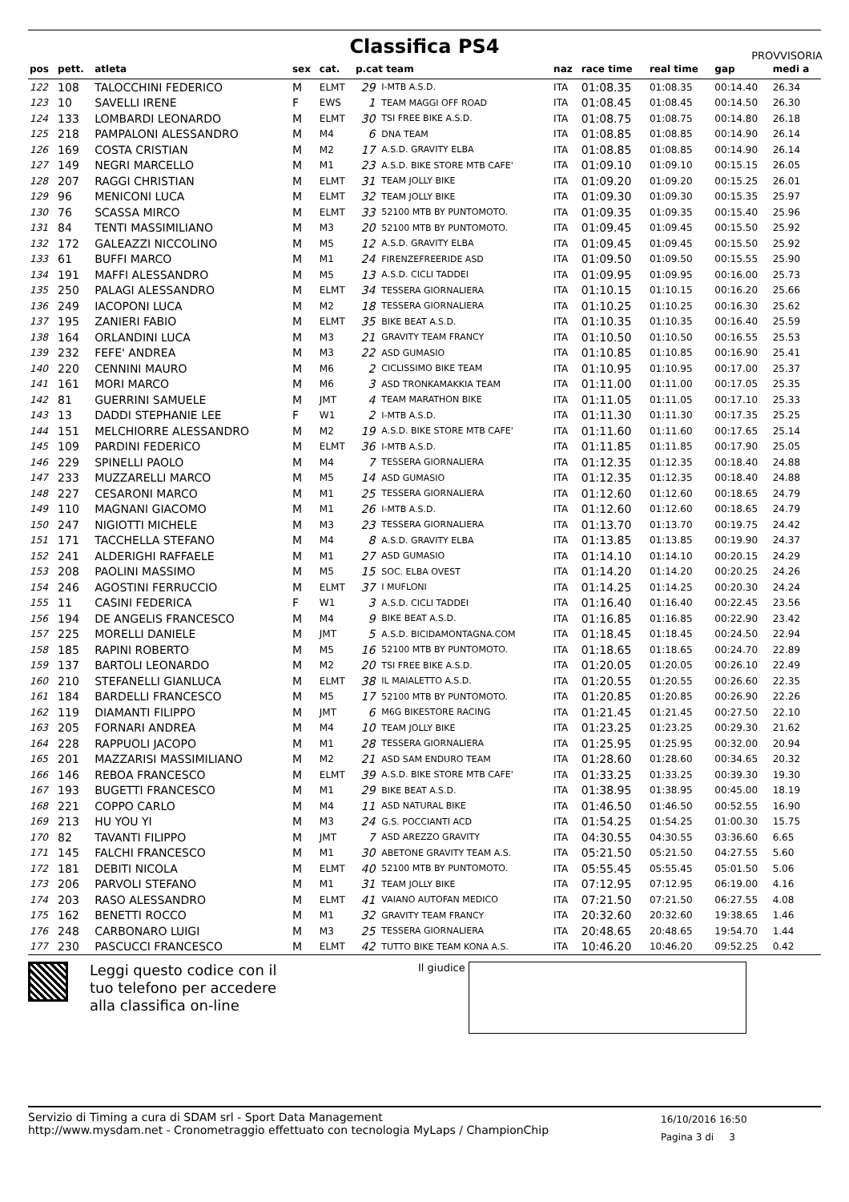Classifica PS4
PROVVISORIA
| pos | pett. | atleta | sex | cat. | p.cat team | | naz | race time | real time | gap | medi a |
| --- | --- | --- | --- | --- | --- | --- | --- | --- | --- | --- | --- |
| 122 | 108 | TALOCCHINI FEDERICO | M | ELMT | 29 | I-MTB A.S.D. | ITA | 01:08.35 | 01:08.35 | 00:14.40 | 26.34 |
| 123 | 10 | SAVELLI IRENE | F | EWS | 1 | TEAM MAGGI OFF ROAD | ITA | 01:08.45 | 01:08.45 | 00:14.50 | 26.30 |
| 124 | 133 | LOMBARDI LEONARDO | M | ELMT | 30 | TSI FREE BIKE A.S.D. | ITA | 01:08.75 | 01:08.75 | 00:14.80 | 26.18 |
| 125 | 218 | PAMPALONI ALESSANDRO | M | M4 | 6 | DNA TEAM | ITA | 01:08.85 | 01:08.85 | 00:14.90 | 26.14 |
| 126 | 169 | COSTA CRISTIAN | M | M2 | 17 | A.S.D. GRAVITY ELBA | ITA | 01:08.85 | 01:08.85 | 00:14.90 | 26.14 |
| 127 | 149 | NEGRI MARCELLO | M | M1 | 23 | A.S.D. BIKE STORE MTB CAFE' | ITA | 01:09.10 | 01:09.10 | 00:15.15 | 26.05 |
| 128 | 207 | RAGGI CHRISTIAN | M | ELMT | 31 | TEAM JOLLY BIKE | ITA | 01:09.20 | 01:09.20 | 00:15.25 | 26.01 |
| 129 | 96 | MENICONI LUCA | M | ELMT | 32 | TEAM JOLLY BIKE | ITA | 01:09.30 | 01:09.30 | 00:15.35 | 25.97 |
| 130 | 76 | SCASSA MIRCO | M | ELMT | 33 | 52100 MTB BY PUNTOMOTO. | ITA | 01:09.35 | 01:09.35 | 00:15.40 | 25.96 |
| 131 | 84 | TENTI MASSIMILIANO | M | M3 | 20 | 52100 MTB BY PUNTOMOTO. | ITA | 01:09.45 | 01:09.45 | 00:15.50 | 25.92 |
| 132 | 172 | GALEAZZI NICCOLINO | M | M5 | 12 | A.S.D. GRAVITY ELBA | ITA | 01:09.45 | 01:09.45 | 00:15.50 | 25.92 |
| 133 | 61 | BUFFI MARCO | M | M1 | 24 | FIRENZEFREERIDE ASD | ITA | 01:09.50 | 01:09.50 | 00:15.55 | 25.90 |
| 134 | 191 | MAFFI ALESSANDRO | M | M5 | 13 | A.S.D. CICLI TADDEI | ITA | 01:09.95 | 01:09.95 | 00:16.00 | 25.73 |
| 135 | 250 | PALAGI ALESSANDRO | M | ELMT | 34 | TESSERA GIORNALIERA | ITA | 01:10.15 | 01:10.15 | 00:16.20 | 25.66 |
| 136 | 249 | IACOPONI LUCA | M | M2 | 18 | TESSERA GIORNALIERA | ITA | 01:10.25 | 01:10.25 | 00:16.30 | 25.62 |
| 137 | 195 | ZANIERI FABIO | M | ELMT | 35 | BIKE BEAT A.S.D. | ITA | 01:10.35 | 01:10.35 | 00:16.40 | 25.59 |
| 138 | 164 | ORLANDINI LUCA | M | M3 | 21 | GRAVITY TEAM FRANCY | ITA | 01:10.50 | 01:10.50 | 00:16.55 | 25.53 |
| 139 | 232 | FEFE' ANDREA | M | M3 | 22 | ASD GUMASIO | ITA | 01:10.85 | 01:10.85 | 00:16.90 | 25.41 |
| 140 | 220 | CENNINI MAURO | M | M6 | 2 | CICLISSIMO BIKE TEAM | ITA | 01:10.95 | 01:10.95 | 00:17.00 | 25.37 |
| 141 | 161 | MORI MARCO | M | M6 | 3 | ASD TRONKAMAKKIA TEAM | ITA | 01:11.00 | 01:11.00 | 00:17.05 | 25.35 |
| 142 | 81 | GUERRINI SAMUELE | M | JMT | 4 | TEAM MARATHON BIKE | ITA | 01:11.05 | 01:11.05 | 00:17.10 | 25.33 |
| 143 | 13 | DADDI STEPHANIE LEE | F | W1 | 2 | I-MTB A.S.D. | ITA | 01:11.30 | 01:11.30 | 00:17.35 | 25.25 |
| 144 | 151 | MELCHIORRE ALESSANDRO | M | M2 | 19 | A.S.D. BIKE STORE MTB CAFE' | ITA | 01:11.60 | 01:11.60 | 00:17.65 | 25.14 |
| 145 | 109 | PARDINI FEDERICO | M | ELMT | 36 | I-MTB A.S.D. | ITA | 01:11.85 | 01:11.85 | 00:17.90 | 25.05 |
| 146 | 229 | SPINELLI PAOLO | M | M4 | 7 | TESSERA GIORNALIERA | ITA | 01:12.35 | 01:12.35 | 00:18.40 | 24.88 |
| 147 | 233 | MUZZARELLI MARCO | M | M5 | 14 | ASD GUMASIO | ITA | 01:12.35 | 01:12.35 | 00:18.40 | 24.88 |
| 148 | 227 | CESARONI MARCO | M | M1 | 25 | TESSERA GIORNALIERA | ITA | 01:12.60 | 01:12.60 | 00:18.65 | 24.79 |
| 149 | 110 | MAGNANI GIACOMO | M | M1 | 26 | I-MTB A.S.D. | ITA | 01:12.60 | 01:12.60 | 00:18.65 | 24.79 |
| 150 | 247 | NIGIOTTI MICHELE | M | M3 | 23 | TESSERA GIORNALIERA | ITA | 01:13.70 | 01:13.70 | 00:19.75 | 24.42 |
| 151 | 171 | TACCHELLA STEFANO | M | M4 | 8 | A.S.D. GRAVITY ELBA | ITA | 01:13.85 | 01:13.85 | 00:19.90 | 24.37 |
| 152 | 241 | ALDERIGHI RAFFAELE | M | M1 | 27 | ASD GUMASIO | ITA | 01:14.10 | 01:14.10 | 00:20.15 | 24.29 |
| 153 | 208 | PAOLINI MASSIMO | M | M5 | 15 | SOC. ELBA OVEST | ITA | 01:14.20 | 01:14.20 | 00:20.25 | 24.26 |
| 154 | 246 | AGOSTINI FERRUCCIO | M | ELMT | 37 | I MUFLONI | ITA | 01:14.25 | 01:14.25 | 00:20.30 | 24.24 |
| 155 | 11 | CASINI FEDERICA | F | W1 | 3 | A.S.D. CICLI TADDEI | ITA | 01:16.40 | 01:16.40 | 00:22.45 | 23.56 |
| 156 | 194 | DE ANGELIS FRANCESCO | M | M4 | 9 | BIKE BEAT A.S.D. | ITA | 01:16.85 | 01:16.85 | 00:22.90 | 23.42 |
| 157 | 225 | MORELLI DANIELE | M | JMT | 5 | A.S.D. BICIDAMONTAGNA.COM | ITA | 01:18.45 | 01:18.45 | 00:24.50 | 22.94 |
| 158 | 185 | RAPINI ROBERTO | M | M5 | 16 | 52100 MTB BY PUNTOMOTO. | ITA | 01:18.65 | 01:18.65 | 00:24.70 | 22.89 |
| 159 | 137 | BARTOLI LEONARDO | M | M2 | 20 | TSI FREE BIKE A.S.D. | ITA | 01:20.05 | 01:20.05 | 00:26.10 | 22.49 |
| 160 | 210 | STEFANELLI GIANLUCA | M | ELMT | 38 | IL MAIALETTO A.S.D. | ITA | 01:20.55 | 01:20.55 | 00:26.60 | 22.35 |
| 161 | 184 | BARDELLI FRANCESCO | M | M5 | 17 | 52100 MTB BY PUNTOMOTO. | ITA | 01:20.85 | 01:20.85 | 00:26.90 | 22.26 |
| 162 | 119 | DIAMANTI FILIPPO | M | JMT | 6 | M6G BIKESTORE RACING | ITA | 01:21.45 | 01:21.45 | 00:27.50 | 22.10 |
| 163 | 205 | FORNARI ANDREA | M | M4 | 10 | TEAM JOLLY BIKE | ITA | 01:23.25 | 01:23.25 | 00:29.30 | 21.62 |
| 164 | 228 | RAPPUOLI JACOPO | M | M1 | 28 | TESSERA GIORNALIERA | ITA | 01:25.95 | 01:25.95 | 00:32.00 | 20.94 |
| 165 | 201 | MAZZARISI MASSIMILIANO | M | M2 | 21 | ASD SAM ENDURO TEAM | ITA | 01:28.60 | 01:28.60 | 00:34.65 | 20.32 |
| 166 | 146 | REBOA FRANCESCO | M | ELMT | 39 | A.S.D. BIKE STORE MTB CAFE' | ITA | 01:33.25 | 01:33.25 | 00:39.30 | 19.30 |
| 167 | 193 | BUGETTI FRANCESCO | M | M1 | 29 | BIKE BEAT A.S.D. | ITA | 01:38.95 | 01:38.95 | 00:45.00 | 18.19 |
| 168 | 221 | COPPO CARLO | M | M4 | 11 | ASD NATURAL BIKE | ITA | 01:46.50 | 01:46.50 | 00:52.55 | 16.90 |
| 169 | 213 | HU YOU YI | M | M3 | 24 | G.S. POCCIANTI ACD | ITA | 01:54.25 | 01:54.25 | 01:00.30 | 15.75 |
| 170 | 82 | TAVANTI FILIPPO | M | JMT | 7 | ASD AREZZO GRAVITY | ITA | 04:30.55 | 04:30.55 | 03:36.60 | 6.65 |
| 171 | 145 | FALCHI FRANCESCO | M | M1 | 30 | ABETONE GRAVITY TEAM A.S. | ITA | 05:21.50 | 05:21.50 | 04:27.55 | 5.60 |
| 172 | 181 | DEBITI NICOLA | M | ELMT | 40 | 52100 MTB BY PUNTOMOTO. | ITA | 05:55.45 | 05:55.45 | 05:01.50 | 5.06 |
| 173 | 206 | PARVOLI STEFANO | M | M1 | 31 | TEAM JOLLY BIKE | ITA | 07:12.95 | 07:12.95 | 06:19.00 | 4.16 |
| 174 | 203 | RASO ALESSANDRO | M | ELMT | 41 | VAIANO AUTOFAN MEDICO | ITA | 07:21.50 | 07:21.50 | 06:27.55 | 4.08 |
| 175 | 162 | BENETTI ROCCO | M | M1 | 32 | GRAVITY TEAM FRANCY | ITA | 20:32.60 | 20:32.60 | 19:38.65 | 1.46 |
| 176 | 248 | CARBONARO LUIGI | M | M3 | 25 | TESSERA GIORNALIERA | ITA | 20:48.65 | 20:48.65 | 19:54.70 | 1.44 |
| 177 | 230 | PASCUCCI FRANCESCO | M | ELMT | 42 | TUTTO BIKE TEAM KONA A.S. | ITA | 10:46.20 | 10:46.20 | 09:52.25 | 0.42 |
Leggi questo codice con il tuo telefono per accedere alla classifica on-line
Il giudice
Servizio di Timing a cura di SDAM srl - Sport Data Management
http://www.mysdam.net - Cronometraggio effettuato con tecnologia MyLaps / ChampionChip
16/10/2016 16:50
Pagina 3 di 3